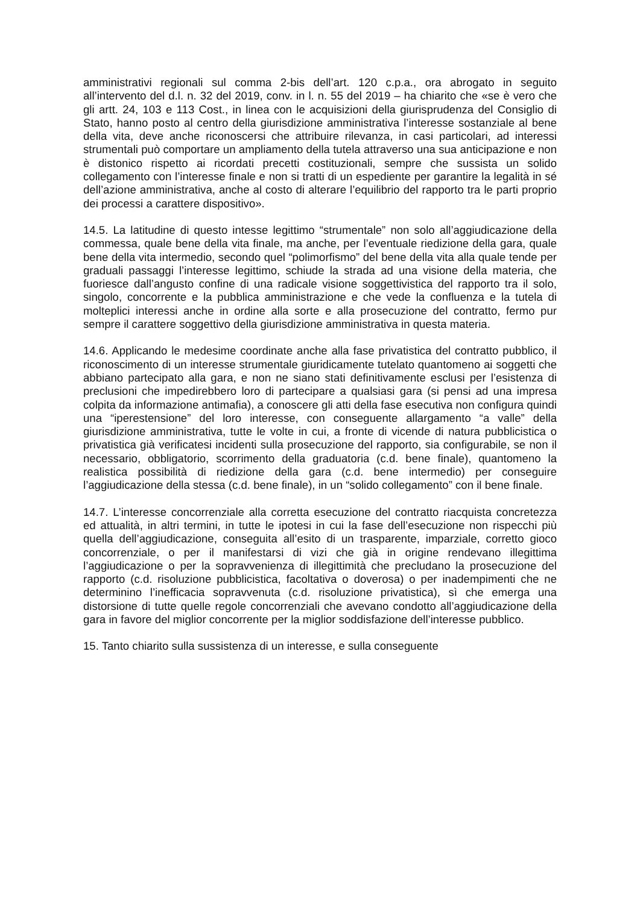amministrativi regionali sul comma 2-bis dell’art. 120 c.p.a., ora abrogato in seguito all’intervento del d.l. n. 32 del 2019, conv. in l. n. 55 del 2019 – ha chiarito che «se è vero che gli artt. 24, 103 e 113 Cost., in linea con le acquisizioni della giurisprudenza del Consiglio di Stato, hanno posto al centro della giurisdizione amministrativa l’interesse sostanziale al bene della vita, deve anche riconoscersi che attribuire rilevanza, in casi particolari, ad interessi strumentali può comportare un ampliamento della tutela attraverso una sua anticipazione e non è distonico rispetto ai ricordati precetti costituzionali, sempre che sussista un solido collegamento con l’interesse finale e non si tratti di un espediente per garantire la legalità in sé dell’azione amministrativa, anche al costo di alterare l’equilibrio del rapporto tra le parti proprio dei processi a carattere dispositivo».
14.5. La latitudine di questo intesse legittimo “strumentale” non solo all’aggiudicazione della commessa, quale bene della vita finale, ma anche, per l’eventuale riedizione della gara, quale bene della vita intermedio, secondo quel “polimorfismo” del bene della vita alla quale tende per graduali passaggi l’interesse legittimo, schiude la strada ad una visione della materia, che fuoriesce dall’angusto confine di una radicale visione soggettivistica del rapporto tra il solo, singolo, concorrente e la pubblica amministrazione e che vede la confluenza e la tutela di molteplici interessi anche in ordine alla sorte e alla prosecuzione del contratto, fermo pur sempre il carattere soggettivo della giurisdizione amministrativa in questa materia.
14.6. Applicando le medesime coordinate anche alla fase privatistica del contratto pubblico, il riconoscimento di un interesse strumentale giuridicamente tutelato quantomeno ai soggetti che abbiano partecipato alla gara, e non ne siano stati definitivamente esclusi per l’esistenza di preclusioni che impedirebbero loro di partecipare a qualsiasi gara (si pensi ad una impresa colpita da informazione antimafia), a conoscere gli atti della fase esecutiva non configura quindi una “iperestensione” del loro interesse, con conseguente allargamento “a valle” della giurisdizione amministrativa, tutte le volte in cui, a fronte di vicende di natura pubblicistica o privatistica già verificatesi incidenti sulla prosecuzione del rapporto, sia configurabile, se non il necessario, obbligatorio, scorrimento della graduatoria (c.d. bene finale), quantomeno la realistica possibilità di riedizione della gara (c.d. bene intermedio) per conseguire l’aggiudicazione della stessa (c.d. bene finale), in un “solido collegamento” con il bene finale.
14.7. L’interesse concorrenziale alla corretta esecuzione del contratto riacquista concretezza ed attualità, in altri termini, in tutte le ipotesi in cui la fase dell’esecuzione non rispecchi più quella dell’aggiudicazione, conseguita all’esito di un trasparente, imparziale, corretto gioco concorrenziale, o per il manifestarsi di vizi che già in origine rendevano illegittima l’aggiudicazione o per la sopravvenienza di illegittimità che precludano la prosecuzione del rapporto (c.d. risoluzione pubblicistica, facoltativa o doverosa) o per inadempimenti che ne determinino l’inefficacia sopravvenuta (c.d. risoluzione privatistica), sì che emerga una distorsione di tutte quelle regole concorrenziali che avevano condotto all’aggiudicazione della gara in favore del miglior concorrente per la miglior soddisfazione dell’interesse pubblico.
15. Tanto chiarito sulla sussistenza di un interesse, e sulla conseguente